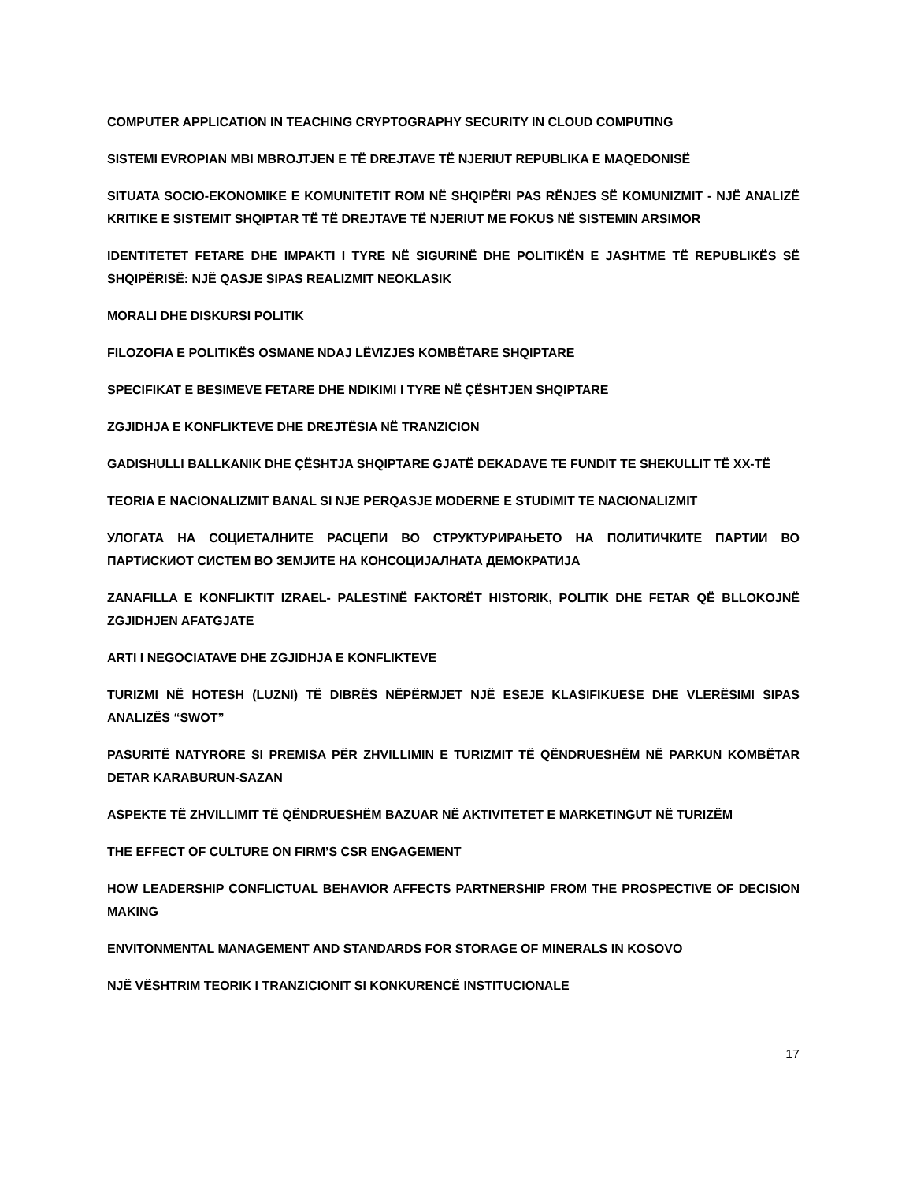COMPUTER APPLICATION IN TEACHING CRYPTOGRAPHY SECURITY IN CLOUD COMPUTING
SISTEMI EVROPIAN MBI MBROJTJEN E TË DREJTAVE TË NJERIUT REPUBLIKA E MAQEDONISË
SITUATA SOCIO-EKONOMIKE E KOMUNITETIT ROM NË SHQIPËRI PAS RËNJES SË KOMUNIZMIT - NJË ANALIZË KRITIKE E SISTEMIT SHQIPTAR TË TË DREJTAVE TË NJERIUT ME FOKUS NË SISTEMIN ARSIMOR
IDENTITETET FETARE DHE IMPAKTI I TYRE NË SIGURINË DHE POLITIKËN E JASHTME TË REPUBLIKËS SË SHQIPËRISË: NJË QASJE SIPAS REALIZMIT NEOKLASIK
MORALI DHE DISKURSI POLITIK
FILOZOFIA E POLITIKËS OSMANE NDAJ LËVIZJES KOMBËTARE SHQIPTARE
SPECIFIKAT E BESIMEVE FETARE DHE NDIKIMI I TYRE NË ÇËSHTJEN SHQIPTARE
ZGJIDHJA E KONFLIKTEVE DHE DREJTËSIA NË TRANZICION
GADISHULLI BALLKANIK DHE ÇËSHTJA SHQIPTARE GJATË DEKADAVE TE FUNDIT TE SHEKULLIT TË XX-TË
TEORIA E NACIONALIZMIT BANAL SI NJE PERQASJE MODERNE E STUDIMIT TE NACIONALIZMIT
УЛОГАТА НА СОЦИЕТАЛНИТЕ РАСЦЕПИ ВО СТРУКТУРИРАЊЕТО НА ПОЛИТИЧКИТЕ ПАРТИИ ВО ПАРТИСКИОТ СИСТЕМ ВО ЗЕМЈИТЕ НА КОНСОЦИЈАЛНАТА ДЕМОКРАТИЈА
ZANAFILLA E KONFLIKTIT IZRAEL- PALESTINË FAKTORËT HISTORIK, POLITIK DHE FETAR QË BLLOKOJNË ZGJIDHJEN AFATGJATE
ARTI I NEGOCIATAVE DHE ZGJIDHJA E KONFLIKTEVE
TURIZMI NË HOTESH (LUZNI) TË DIBRËS NËPËRMJET NJË ESEJE KLASIFIKUESE DHE VLERËSIMI SIPAS ANALIZËS “SWOT”
PASURITË NATYRORE SI PREMISA PËR ZHVILLIMIN E TURIZMIT TË QËNDRUESHËM NË PARKUN KOMBËTAR DETAR KARABURUN-SAZAN
ASPEKTE TË ZHVILLIMIT TË QËNDRUESHËM BAZUAR NË AKTIVITETET E MARKETINGUT NË TURIZËM
THE EFFECT OF CULTURE ON FIRM’S CSR ENGAGEMENT
HOW LEADERSHIP CONFLICTUAL BEHAVIOR AFFECTS PARTNERSHIP FROM THE PROSPECTIVE OF DECISION MAKING
ENVITONMENTAL MANAGEMENT AND STANDARDS FOR STORAGE OF MINERALS IN KOSOVO
NJË VËSHTRIM TEORIK I TRANZICIONIT SI KONKURENCË INSTITUCIONALE
17